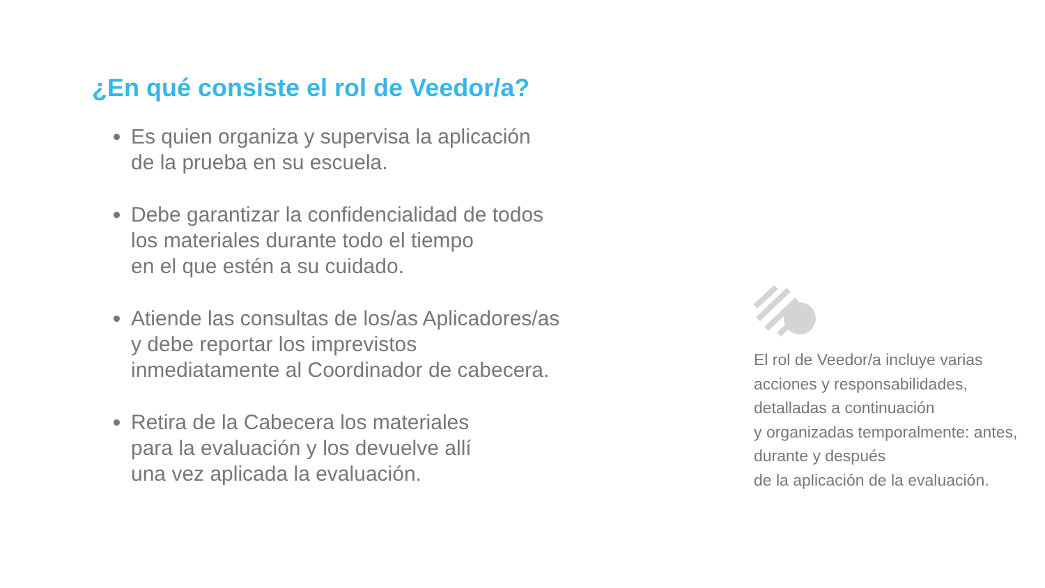¿En qué consiste el rol de Veedor/a?
Es quien organiza y supervisa la aplicación
de la prueba en su escuela.
Debe garantizar la confidencialidad de todos
los materiales durante todo el tiempo
en el que estén a su cuidado.
Atiende las consultas de los/as Aplicadores/as
y debe reportar los imprevistos
inmediatamente al Coordinador de cabecera.
Retira de la Cabecera los materiales
para la evaluación y los devuelve allí
una vez aplicada la evaluación.
El rol de Veedor/a incluye varias acciones y responsabilidades, detalladas a continuación
y organizadas temporalmente: antes, durante y después
de la aplicación de la evaluación.